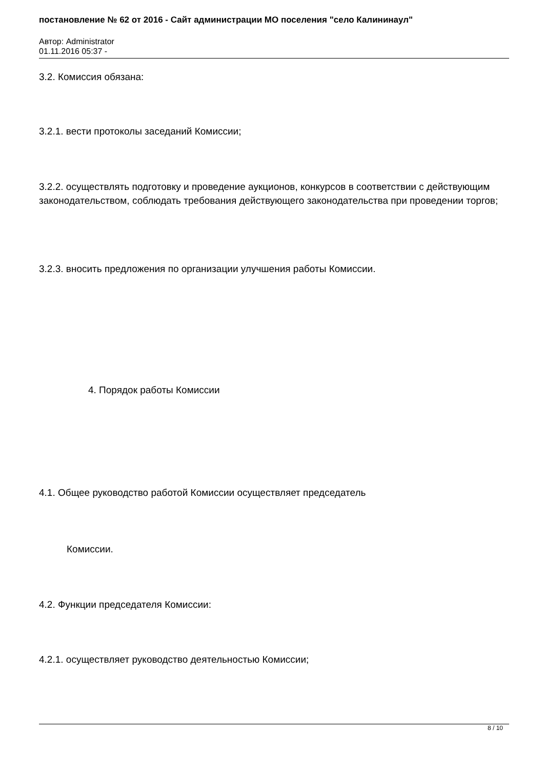постановление № 62 от 2016 - Сайт администрации МО поселения "село Калининаул"
Автор: Administrator
01.11.2016 05:37 -
3.2. Комиссия обязана:
3.2.1. вести протоколы заседаний Комиссии;
3.2.2. осуществлять подготовку и проведение аукционов, конкурсов в соответствии с действующим законодательством, соблюдать требования действующего законодательства при проведении торгов;
3.2.3. вносить предложения по организации улучшения работы Комиссии.
4. Порядок работы Комиссии
4.1. Общее руководство работой Комиссии осуществляет председатель
Комиссии.
4.2. Функции председателя Комиссии:
4.2.1. осуществляет руководство деятельностью Комиссии;
8 / 10